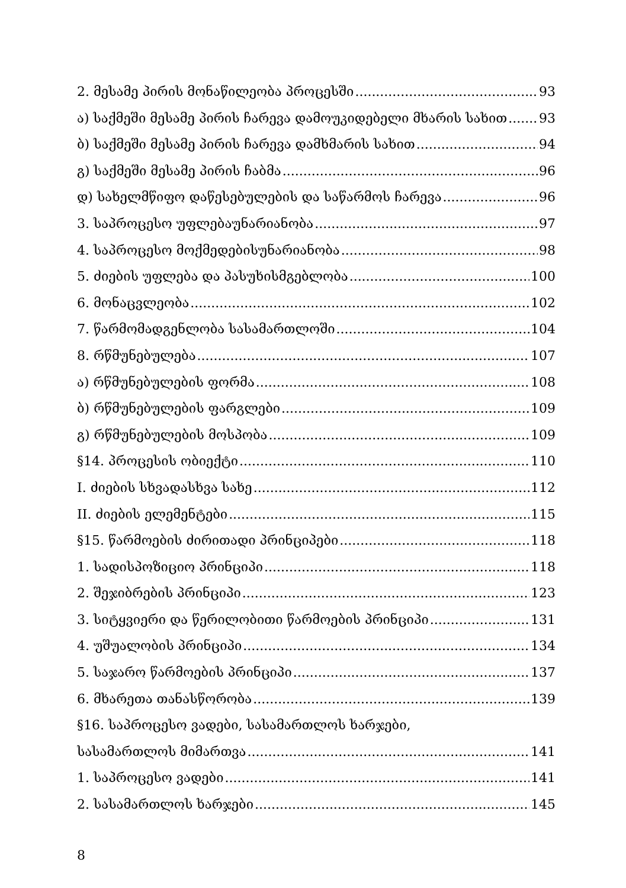2. მესამე პირის მონაწილეობა პროცესში 93
ა) საქმეში მესამე პირის ჩარევა დამოუკიდებელი მხარის სახით 93
ბ) საქმეში მესამე პირის ჩარევა დამხმარის სახით 94
გ) საქმეში მესამე პირის ჩაბმა 96
დ) სახელმწიფო დაწესებულების და საწარმოს ჩარევა 96
3. საპროცესო უფლებაუნარიანობა 97
4. საპროცესო მოქმედებისუნარიანობა 98
5. ძიების უფლება და პასუხისმგებლობა 100
6. მონაცვლეობა 102
7. წარმომადგენლობა სასამართლოში 104
8. რწმუნებულება 107
ა) რწმუნებულების ფორმა 108
ბ) რწმუნებულების ფარგლები 109
გ) რწმუნებულების მოსპობა 109
§14. პროცესის ობიექტი 110
I. ძიების სხვადასხვა სახე 112
II. ძიების ელემენტები 115
§15. წარმოების ძირითადი პრინციპები 118
1. სადისპოზიციო პრინციპი 118
2. შეჯიბრების პრინციპი 123
3. სიტყვიერი და წერილობითი წარმოების პრინციპი 131
4. უშუალობის პრინციპი 134
5. საჯარო წარმოების პრინციპი 137
6. მხარეთა თანასწორობა 139
§16. საპროცესო ვადები, სასამართლოს ხარჯები,
სასამართლოს მიმართვა 141
1. საპროცესო ვადები 141
2. სასამართლოს ხარჯები 145
8